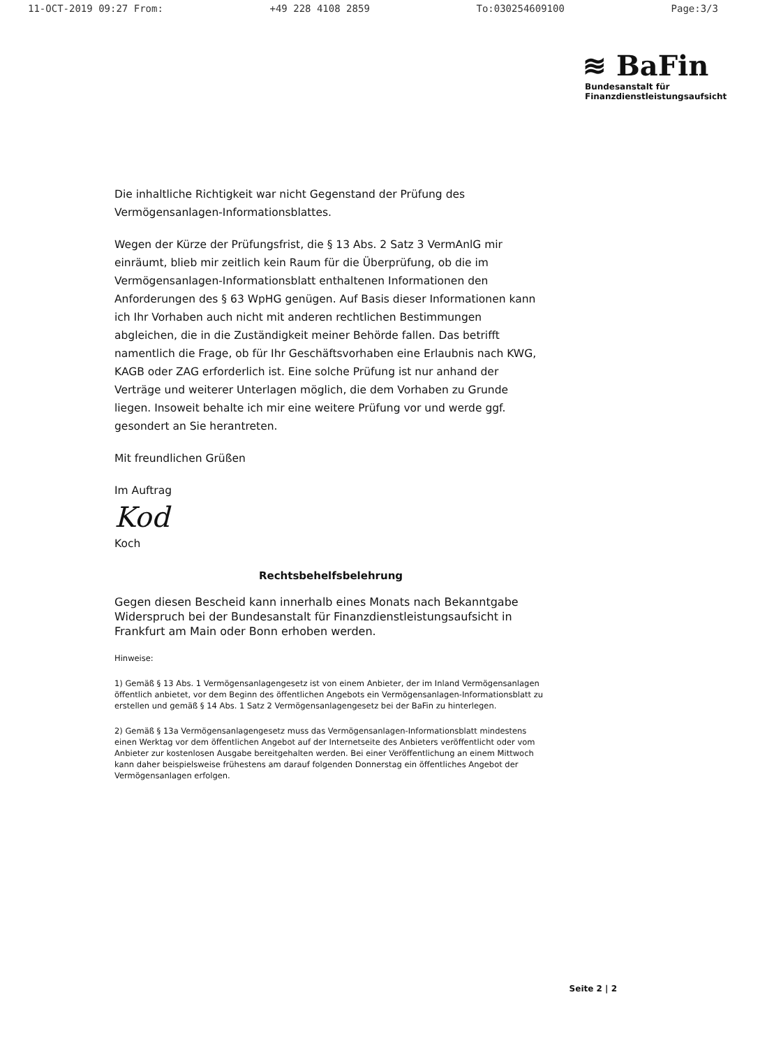11-OCT-2019 09:27 From: +49 228 4108 2859 To:030254609100 Page:3/3
≋ BaFin
Bundesanstalt für
Finanzdienstleistungsaufsicht
Die inhaltliche Richtigkeit war nicht Gegenstand der Prüfung des Vermögensanlagen-Informationsblattes.
Wegen der Kürze der Prüfungsfrist, die § 13 Abs. 2 Satz 3 VermAnlG mir einräumt, blieb mir zeitlich kein Raum für die Überprüfung, ob die im Vermögensanlagen-Informationsblatt enthaltenen Informationen den Anforderungen des § 63 WpHG genügen. Auf Basis dieser Informationen kann ich Ihr Vorhaben auch nicht mit anderen rechtlichen Bestimmungen abgleichen, die in die Zuständigkeit meiner Behörde fallen. Das betrifft namentlich die Frage, ob für Ihr Geschäftsvorhaben eine Erlaubnis nach KWG, KAGB oder ZAG erforderlich ist. Eine solche Prüfung ist nur anhand der Verträge und weiterer Unterlagen möglich, die dem Vorhaben zu Grunde liegen. Insoweit behalte ich mir eine weitere Prüfung vor und werde ggf. gesondert an Sie herantreten.
Mit freundlichen Grüßen
Im Auftrag
Kod
Koch
Rechtsbehelfsbelehrung
Gegen diesen Bescheid kann innerhalb eines Monats nach Bekanntgabe Widerspruch bei der Bundesanstalt für Finanzdienstleistungsaufsicht in Frankfurt am Main oder Bonn erhoben werden.
Hinweise:
1) Gemäß § 13 Abs. 1 Vermögensanlagengesetz ist von einem Anbieter, der im Inland Vermögensanlagen öffentlich anbietet, vor dem Beginn des öffentlichen Angebots ein Vermögensanlagen-Informationsblatt zu erstellen und gemäß § 14 Abs. 1 Satz 2 Vermögensanlagengesetz bei der BaFin zu hinterlegen.
2) Gemäß § 13a Vermögensanlagengesetz muss das Vermögensanlagen-Informationsblatt mindestens einen Werktag vor dem öffentlichen Angebot auf der Internetseite des Anbieters veröffentlicht oder vom Anbieter zur kostenlosen Ausgabe bereitgehalten werden. Bei einer Veröffentlichung an einem Mittwoch kann daher beispielsweise frühestens am darauf folgenden Donnerstag ein öffentliches Angebot der Vermögensanlagen erfolgen.
Seite 2 | 2